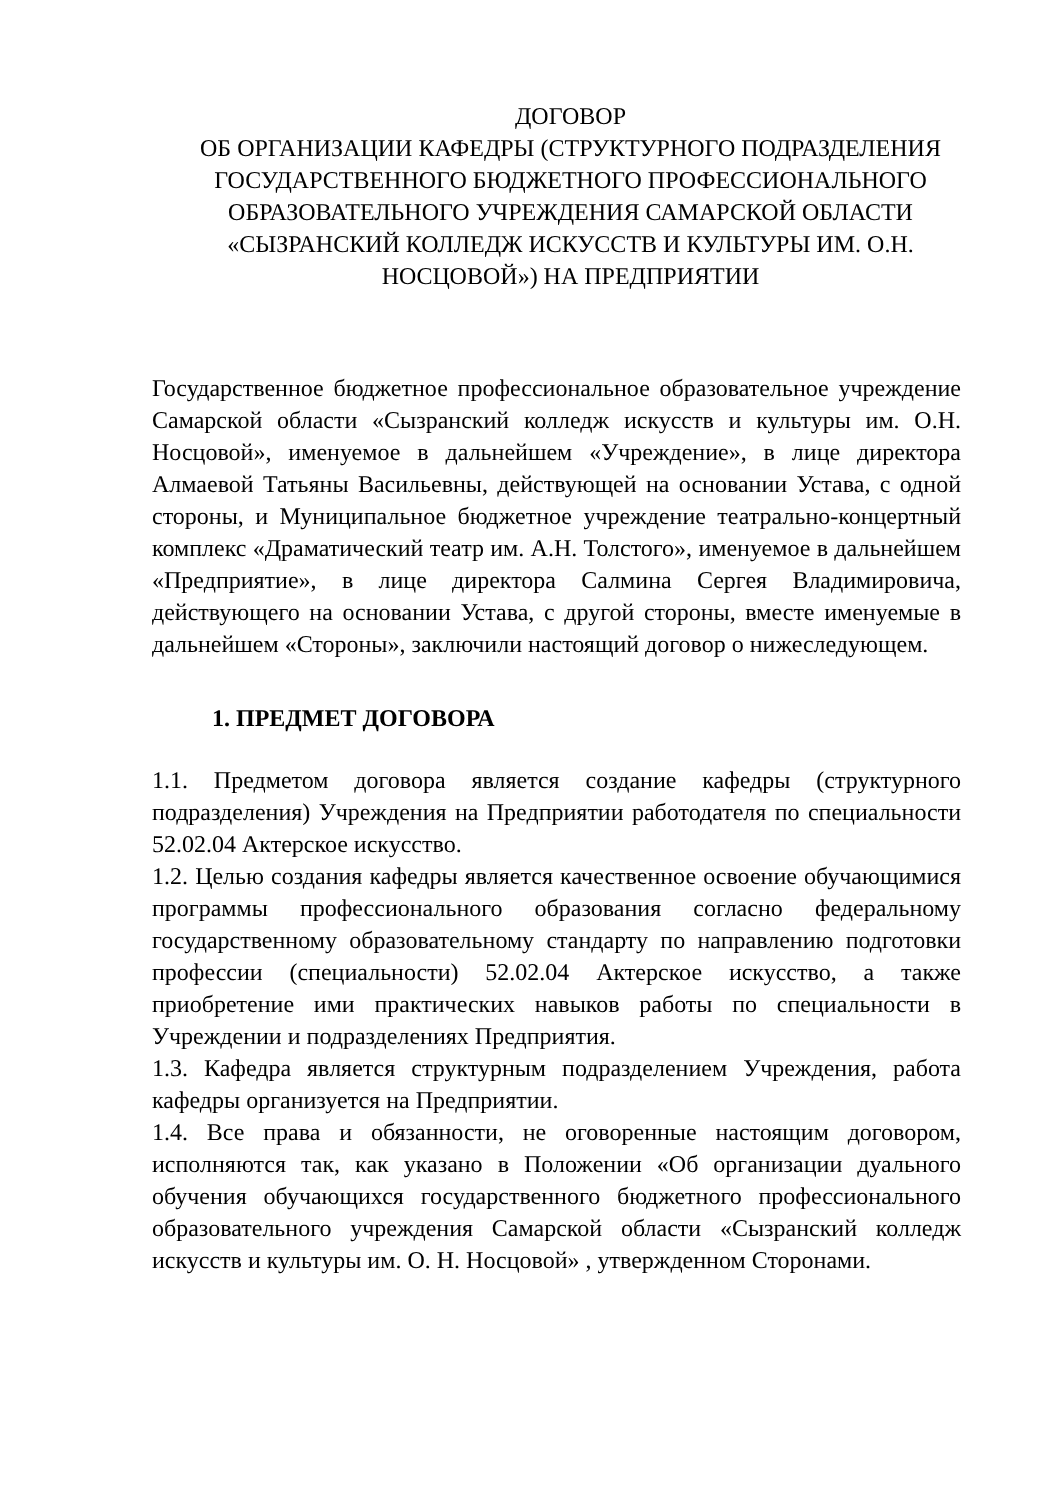ДОГОВОР
ОБ ОРГАНИЗАЦИИ КАФЕДРЫ (СТРУКТУРНОГО ПОДРАЗДЕЛЕНИЯ ГОСУДАРСТВЕННОГО БЮДЖЕТНОГО ПРОФЕССИОНАЛЬНОГО ОБРАЗОВАТЕЛЬНОГО УЧРЕЖДЕНИЯ САМАРСКОЙ ОБЛАСТИ «СЫЗРАНСКИЙ КОЛЛЕДЖ ИСКУССТВ И КУЛЬТУРЫ ИМ. О.Н. НОСЦОВОЙ») НА ПРЕДПРИЯТИИ
Государственное бюджетное профессиональное образовательное учреждение Самарской области «Сызранский колледж искусств и культуры им. О.Н. Носцовой», именуемое в дальнейшем «Учреждение», в лице директора Алмаевой Татьяны Васильевны, действующей на основании Устава, с одной стороны, и Муниципальное бюджетное учреждение театрально-концертный комплекс «Драматический театр им. А.Н. Толстого», именуемое в дальнейшем «Предприятие», в лице директора Салмина Сергея Владимировича, действующего на основании Устава, с другой стороны, вместе именуемые в дальнейшем «Стороны», заключили настоящий договор о нижеследующем.
1. ПРЕДМЕТ ДОГОВОРА
1.1. Предметом договора является создание кафедры (структурного подразделения) Учреждения на Предприятии работодателя по специальности 52.02.04 Актерское искусство.
1.2. Целью создания кафедры является качественное освоение обучающимися программы профессионального образования согласно федеральному государственному образовательному стандарту по направлению подготовки профессии (специальности) 52.02.04 Актерское искусство, а также приобретение ими практических навыков работы по специальности в Учреждении и подразделениях Предприятия.
1.3. Кафедра является структурным подразделением Учреждения, работа кафедры организуется на Предприятии.
1.4. Все права и обязанности, не оговоренные настоящим договором, исполняются так, как указано в Положении «Об организации дуального обучения обучающихся государственного бюджетного профессионального образовательного учреждения Самарской области «Сызранский колледж искусств и культуры им. О. Н. Носцовой» , утвержденном Сторонами.